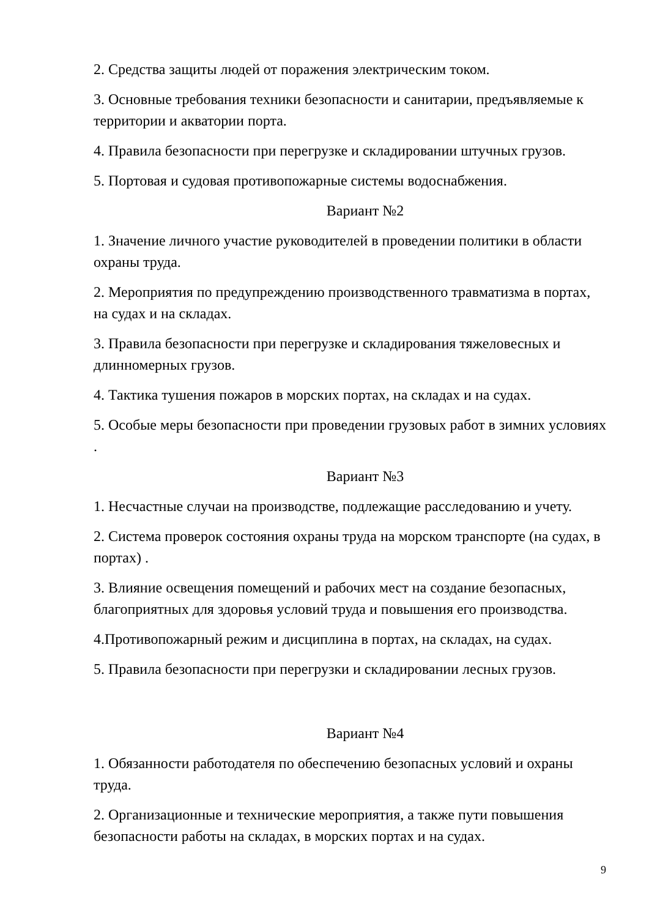2. Средства защиты людей от поражения электрическим током.
3. Основные требования техники безопасности и санитарии, предъявляемые к территории и акватории порта.
4. Правила безопасности при перегрузке и складировании штучных грузов.
5. Портовая и судовая противопожарные системы водоснабжения.
Вариант №2
1. Значение личного участие руководителей в проведении политики в области охраны труда.
2. Мероприятия по предупреждению производственного травматизма в портах, на судах и на складах.
3. Правила безопасности при перегрузке и складирования тяжеловесных и длинномерных грузов.
4. Тактика тушения пожаров в морских портах, на складах и на судах.
5. Особые меры безопасности при проведении грузовых работ в зимних условиях .
Вариант №3
1. Несчастные случаи на производстве, подлежащие расследованию и учету.
2. Система проверок состояния охраны труда на морском транспорте (на судах, в портах) .
3. Влияние освещения помещений и рабочих мест на создание безопасных, благоприятных для здоровья условий труда и повышения его производства.
4.Противопожарный режим и дисциплина в портах, на складах, на судах.
5. Правила безопасности при перегрузки и складировании лесных грузов.
Вариант №4
1. Обязанности работодателя по обеспечению безопасных условий и охраны труда.
2. Организационные и технические мероприятия, а также пути повышения безопасности работы на складах, в морских портах и на судах.
9